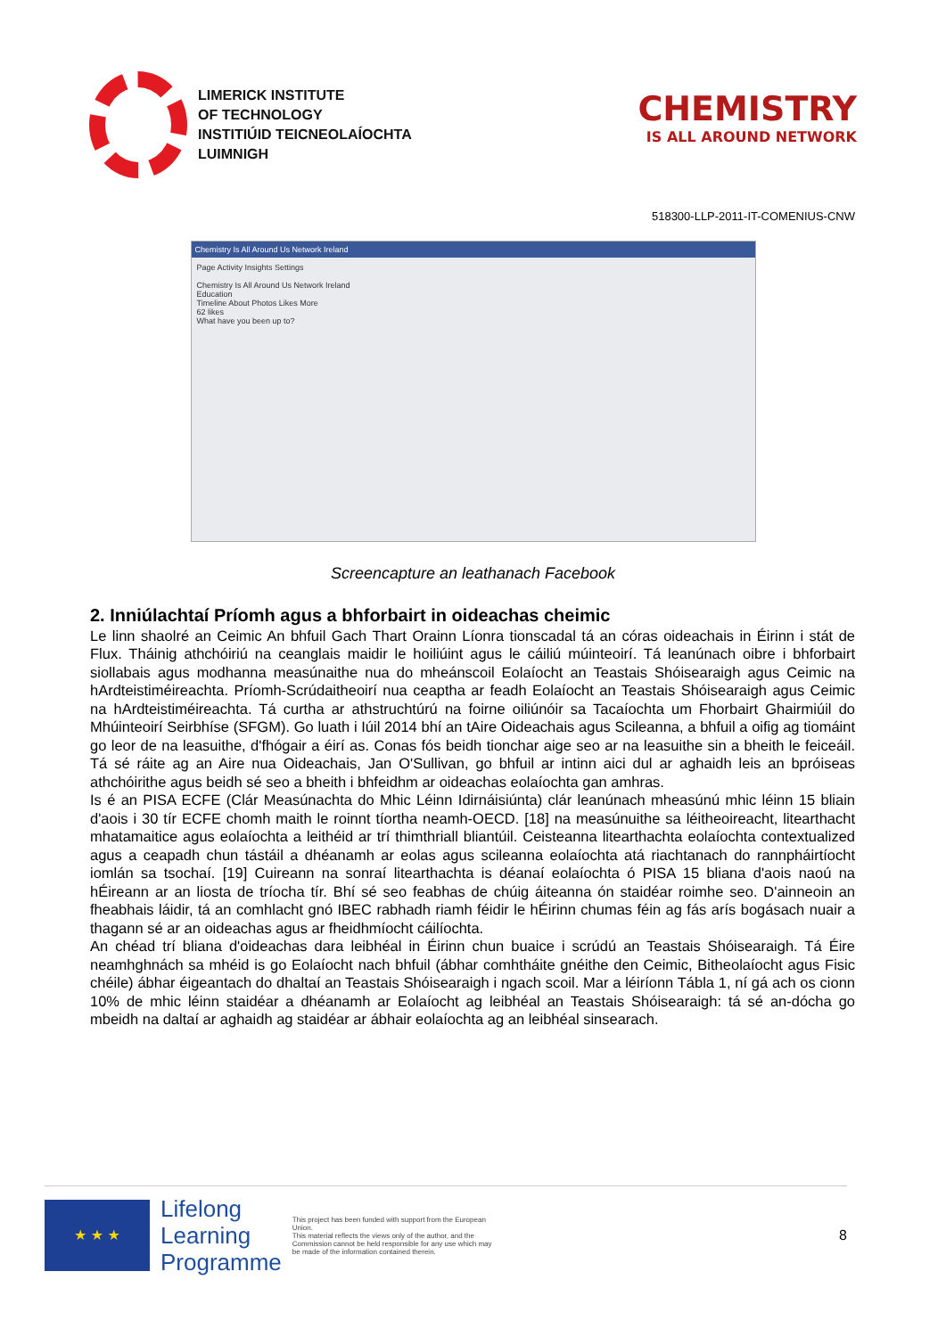LIMERICK INSTITUTE
OF TECHNOLOGY
INSTITIÚID TEICNEOLAÍOCHTA
LUIMNIGH
CHEMISTRY
IS ALL AROUND NETWORK
518300-LLP-2011-IT-COMENIUS-CNW
Chemistry Is All Around Us Network Ireland
Page Activity Insights Settings
Chemistry Is All Around Us Network Ireland
Education
Timeline About Photos Likes More
62 likes
What have you been up to?
Screencapture an leathanach Facebook
2. Inniúlachtaí Príomh agus a bhforbairt in oideachas cheimic
Le linn shaolré an Ceimic An bhfuil Gach Thart Orainn Líonra tionscadal tá an córas oideachais in Éirinn i stát de Flux. Tháinig athchóiriú na ceanglais maidir le hoiliúint agus le cáiliú múinteoirí. Tá leanúnach oibre i bhforbairt siollabais agus modhanna measúnaithe nua do mheánscoil Eolaíocht an Teastais Shóisearaigh agus Ceimic na hArdteistiméireachta. Príomh-Scrúdaitheoirí nua ceaptha ar feadh Eolaíocht an Teastais Shóisearaigh agus Ceimic na hArdteistiméireachta. Tá curtha ar athstruchtúrú na foirne oiliúnóir sa Tacaíochta um Fhorbairt Ghairmiúil do Mhúinteoirí Seirbhíse (SFGM). Go luath i Iúil 2014 bhí an tAire Oideachais agus Scileanna, a bhfuil a oifig ag tiomáint go leor de na leasuithe, d'fhógair a éirí as. Conas fós beidh tionchar aige seo ar na leasuithe sin a bheith le feiceáil. Tá sé ráite ag an Aire nua Oideachais, Jan O'Sullivan, go bhfuil ar intinn aici dul ar aghaidh leis an bpróiseas athchóirithe agus beidh sé seo a bheith i bhfeidhm ar oideachas eolaíochta gan amhras.
Is é an PISA ECFE (Clár Measúnachta do Mhic Léinn Idirnáisiúnta) clár leanúnach mheasúnú mhic léinn 15 bliain d'aois i 30 tír ECFE chomh maith le roinnt tíortha neamh-OECD. [18] na measúnuithe sa léitheoireacht, litearthacht mhatamaitice agus eolaíochta a leithéid ar trí thimthriall bliantúil. Ceisteanna litearthachta eolaíochta contextualized agus a ceapadh chun tástáil a dhéanamh ar eolas agus scileanna eolaíochta atá riachtanach do rannpháirtíocht iomlán sa tsochaí. [19] Cuireann na sonraí litearthachta is déanaí eolaíochta ó PISA 15 bliana d'aois naoú na hÉireann ar an liosta de tríocha tír. Bhí sé seo feabhas de chúig áiteanna ón staidéar roimhe seo. D'ainneoin an fheabhais láidir, tá an comhlacht gnó IBEC rabhadh riamh féidir le hÉirinn chumas féin ag fás arís bogásach nuair a thagann sé ar an oideachas agus ar fheidhmíocht cáilíochta.
An chéad trí bliana d'oideachas dara leibhéal in Éirinn chun buaice i scrúdú an Teastais Shóisearaigh. Tá Éire neamhghnách sa mhéid is go Eolaíocht nach bhfuil (ábhar comhtháite gnéithe den Ceimic, Bitheolaíocht agus Fisic chéile) ábhar éigeantach do dhaltaí an Teastais Shóisearaigh i ngach scoil. Mar a léiríonn Tábla 1, ní gá ach os cionn 10% de mhic léinn staidéar a dhéanamh ar Eolaíocht ag leibhéal an Teastais Shóisearaigh: tá sé an-dócha go mbeidh na daltaí ar aghaidh ag staidéar ar ábhair eolaíochta ag an leibhéal sinsearach.
★ ★ ★
Lifelong
Learning
Programme
This project has been funded with support from the European Union.
This material reflects the views only of the author, and the Commission cannot be held responsible for any use which may be made of the information contained therein.
8